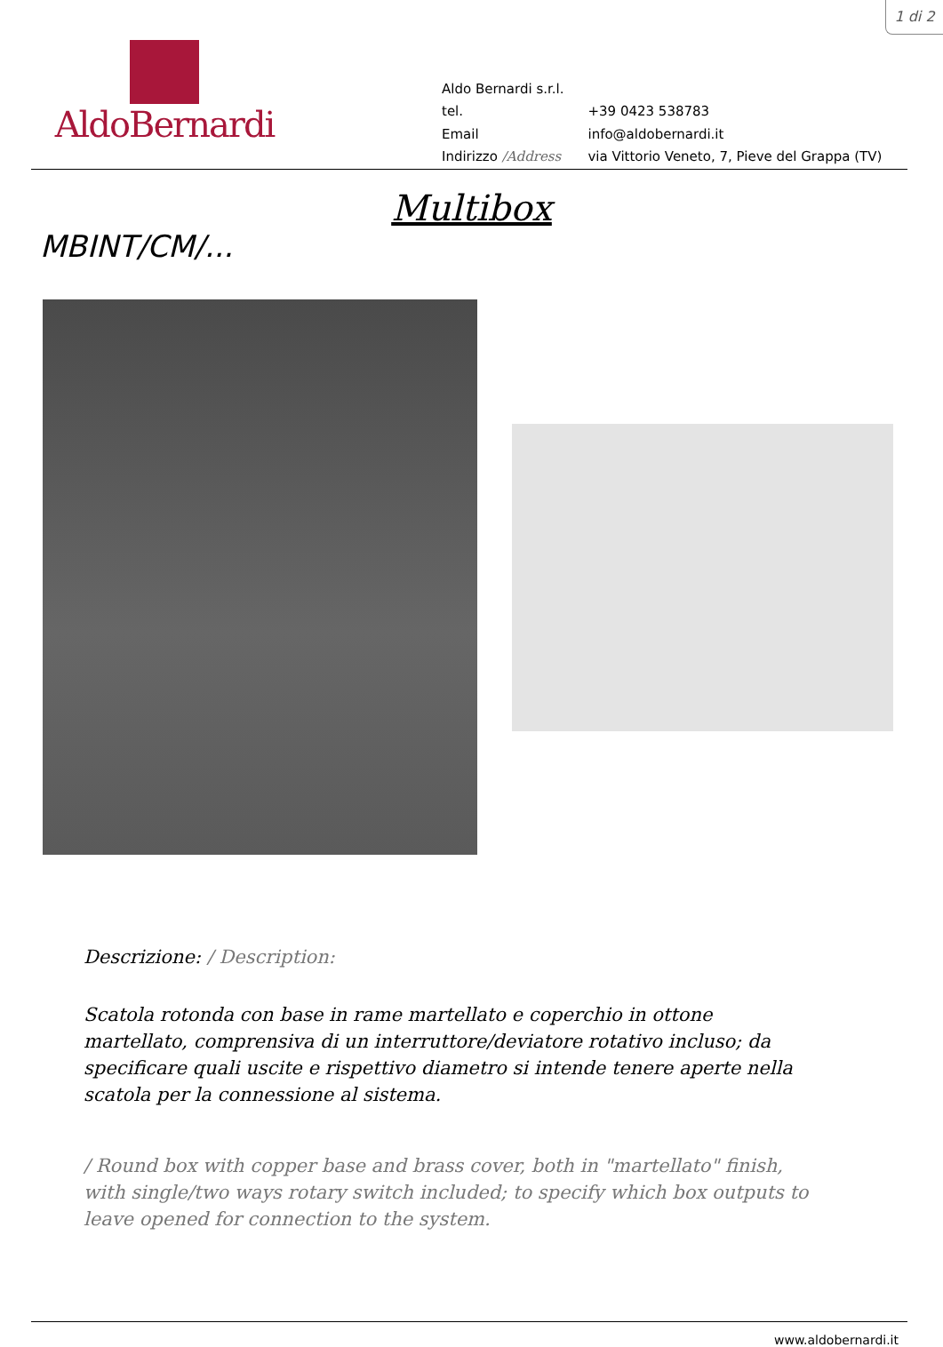1 di 2
AldoBernardi
| Aldo Bernardi s.r.l. | |
| tel. | +39 0423 538783 |
| Email | info@aldobernardi.it |
| Indirizzo /Address | via Vittorio Veneto, 7, Pieve del Grappa (TV) |
Multibox
MBINT/CM/...
Descrizione: / Description:
Scatola rotonda con base in rame martellato e coperchio in ottone martellato, comprensiva di un interruttore/deviatore rotativo incluso; da specificare quali uscite e rispettivo diametro si intende tenere aperte nella scatola per la connessione al sistema.
/ Round box with copper base and brass cover, both in "martellato" finish, with single/two ways rotary switch included; to specify which box outputs to leave opened for connection to the system.
www.aldobernardi.it